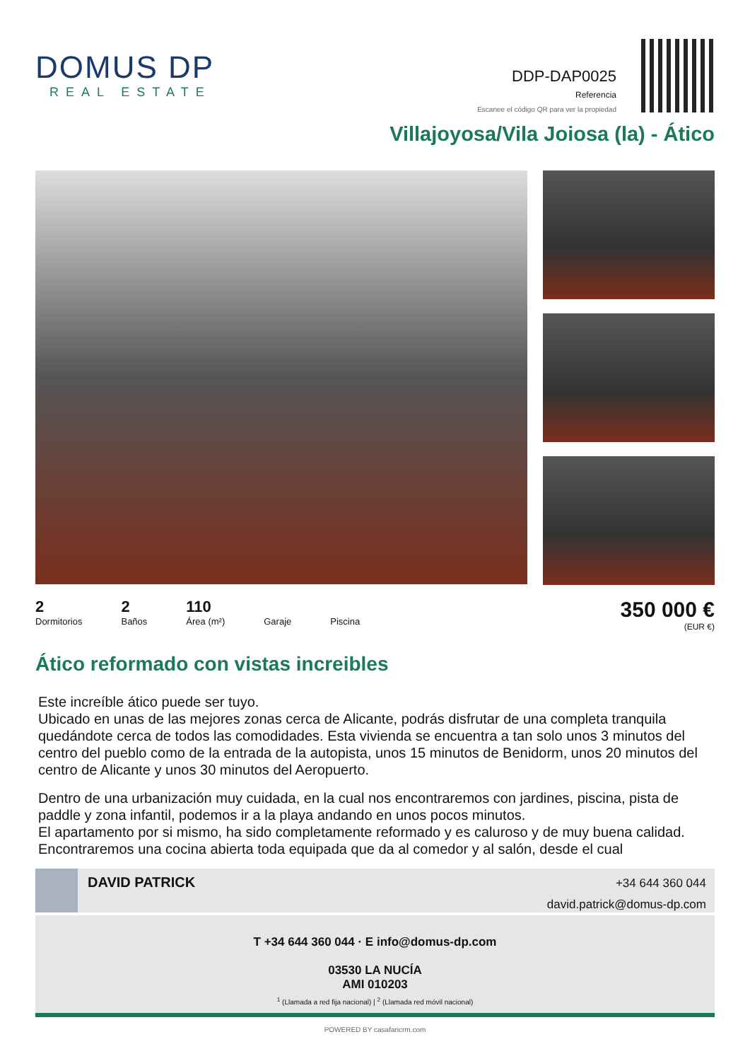DOMUS DP
REAL ESTATE
DDP-DAP0025
Referencia
Escanee el código QR para ver la propiedad
Villajoyosa/Vila Joiosa (la) - Ático
2
Dormitorios
2
Baños
110
Área (m²)
Garaje Piscina
350 000 €
(EUR €)
Ático reformado con vistas increibles
Este increíble ático puede ser tuyo.
Ubicado en unas de las mejores zonas cerca de Alicante, podrás disfrutar de una completa tranquila quedándote cerca de todos las comodidades. Esta vivienda se encuentra a tan solo unos 3 minutos del centro del pueblo como de la entrada de la autopista, unos 15 minutos de Benidorm, unos 20 minutos del centro de Alicante y unos 30 minutos del Aeropuerto.
Dentro de una urbanización muy cuidada, en la cual nos encontraremos con jardines, piscina, pista de paddle y zona infantil, podemos ir a la playa andando en unos pocos minutos.
El apartamento por si mismo, ha sido completamente reformado y es caluroso y de muy buena calidad.
Encontraremos una cocina abierta toda equipada que da al comedor y al salón, desde el cual
DAVID PATRICK
+34 644 360 044
david.patrick@domus-dp.com
T +34 644 360 044 · E info@domus-dp.com
03530 LA NUCÍA
AMI 010203
<sup>1</sup> (Llamada a red fija nacional) | <sup>2</sup> (Llamada red móvil nacional)
POWERED BY casafaricrm.com